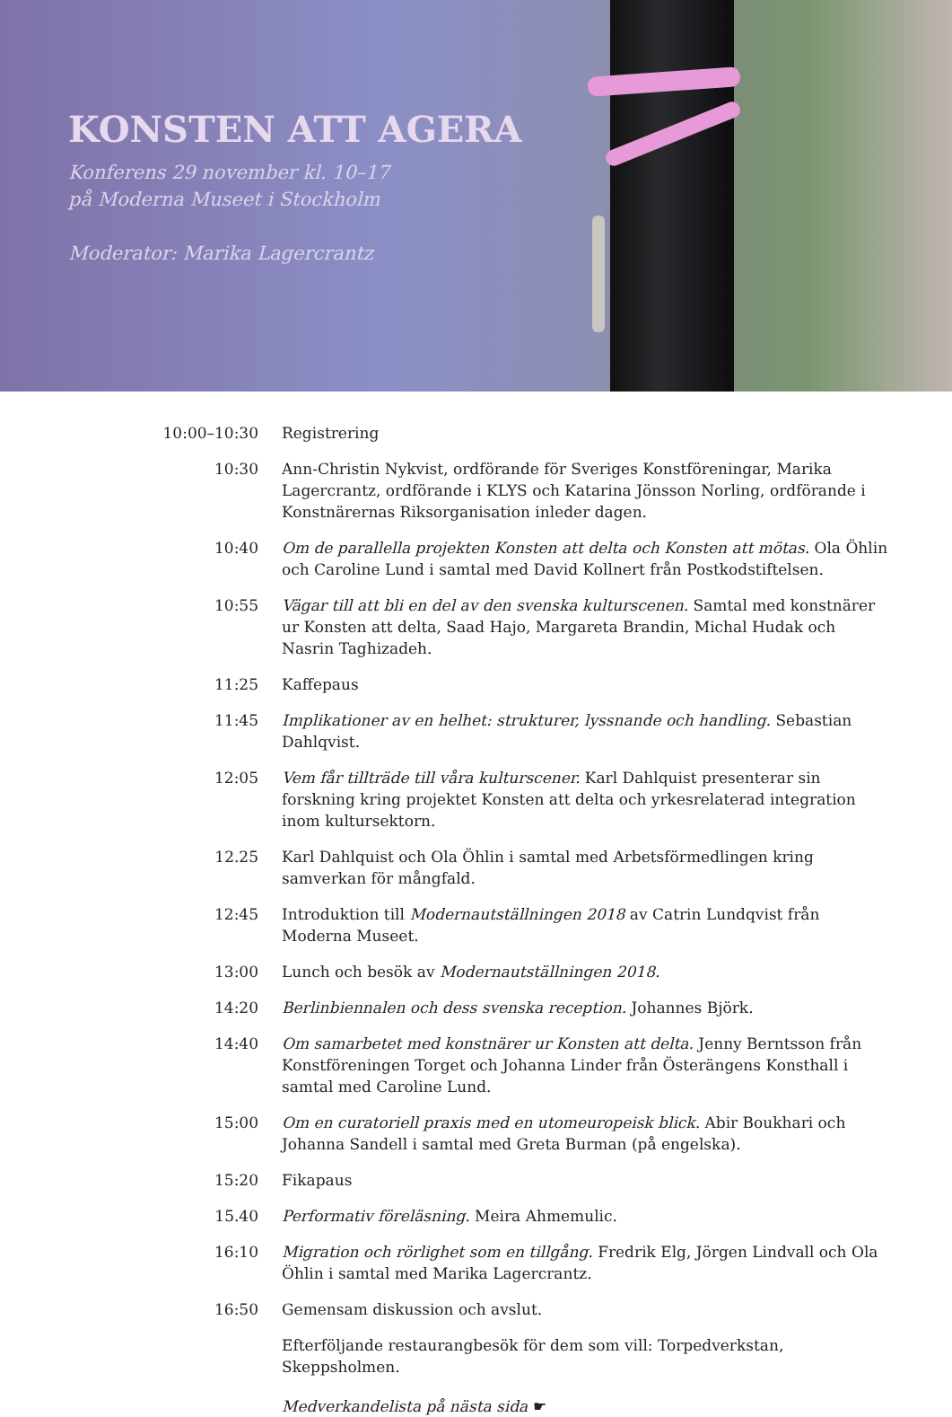KONSTEN ATT AGERA
Konferens 29 november kl. 10–17
på Moderna Museet i Stockholm
Moderator: Marika Lagercrantz
10:00–10:30 Registrering
10:30 Ann-Christin Nykvist, ordförande för Sveriges Konstföreningar, Marika Lagercrantz, ordförande i KLYS och Katarina Jönsson Norling, ordförande i Konstnärernas Riksorganisation inleder dagen.
10:40 Om de parallella projekten Konsten att delta och Konsten att mötas. Ola Öhlin och Caroline Lund i samtal med David Kollnert från Postkodstiftelsen.
10:55 Vägar till att bli en del av den svenska kulturscenen. Samtal med konstnärer ur Konsten att delta, Saad Hajo, Margareta Brandin, Michal Hudak och Nasrin Taghizadeh.
11:25 Kaffepaus
11:45 Implikationer av en helhet: strukturer, lyssnande och handling. Sebastian Dahlqvist.
12:05 Vem får tillträde till våra kulturscener. Karl Dahlquist presenterar sin forskning kring projektet Konsten att delta och yrkesrelaterad integration inom kultursektorn.
12.25 Karl Dahlquist och Ola Öhlin i samtal med Arbetsförmedlingen kring samverkan för mångfald.
12:45 Introduktion till Modernautställningen 2018 av Catrin Lundqvist från Moderna Museet.
13:00 Lunch och besök av Modernautställningen 2018.
14:20 Berlinbiennalen och dess svenska reception. Johannes Björk.
14:40 Om samarbetet med konstnärer ur Konsten att delta. Jenny Berntsson från Konstföreningen Torget och Johanna Linder från Österängens Konsthall i samtal med Caroline Lund.
15:00 Om en curatoriell praxis med en utomeuropeisk blick. Abir Boukhari och Johanna Sandell i samtal med Greta Burman (på engelska).
15:20 Fikapaus
15.40 Performativ föreläsning. Meira Ahmemulic.
16:10 Migration och rörlighet som en tillgång. Fredrik Elg, Jörgen Lindvall och Ola Öhlin i samtal med Marika Lagercrantz.
16:50 Gemensam diskussion och avslut.
Efterföljande restaurangbesök för dem som vill: Torpedverkstan, Skeppsholmen.
Medverkandelista på nästa sida ☛